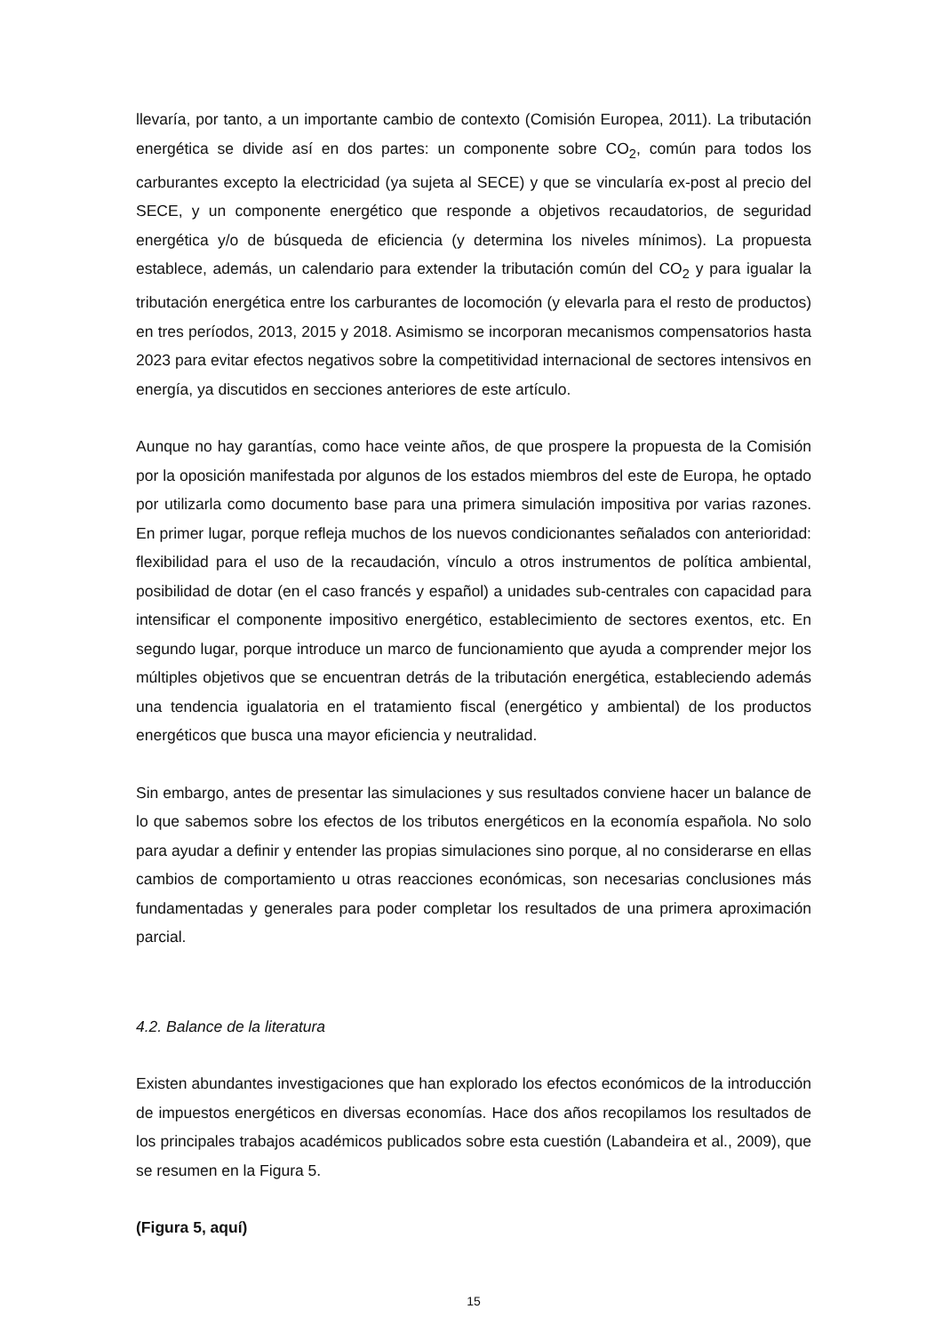llevaría, por tanto, a un importante cambio de contexto (Comisión Europea, 2011). La tributación energética se divide así en dos partes: un componente sobre CO<sub>2</sub>, común para todos los carburantes excepto la electricidad (ya sujeta al SECE) y que se vincularía ex-post al precio del SECE, y un componente energético que responde a objetivos recaudatorios, de seguridad energética y/o de búsqueda de eficiencia (y determina los niveles mínimos). La propuesta establece, además, un calendario para extender la tributación común del CO<sub>2</sub> y para igualar la tributación energética entre los carburantes de locomoción (y elevarla para el resto de productos) en tres períodos, 2013, 2015 y 2018. Asimismo se incorporan mecanismos compensatorios hasta 2023 para evitar efectos negativos sobre la competitividad internacional de sectores intensivos en energía, ya discutidos en secciones anteriores de este artículo.
Aunque no hay garantías, como hace veinte años, de que prospere la propuesta de la Comisión por la oposición manifestada por algunos de los estados miembros del este de Europa, he optado por utilizarla como documento base para una primera simulación impositiva por varias razones. En primer lugar, porque refleja muchos de los nuevos condicionantes señalados con anterioridad: flexibilidad para el uso de la recaudación, vínculo a otros instrumentos de política ambiental, posibilidad de dotar (en el caso francés y español) a unidades sub-centrales con capacidad para intensificar el componente impositivo energético, establecimiento de sectores exentos, etc. En segundo lugar, porque introduce un marco de funcionamiento que ayuda a comprender mejor los múltiples objetivos que se encuentran detrás de la tributación energética, estableciendo además una tendencia igualatoria en el tratamiento fiscal (energético y ambiental) de los productos energéticos que busca una mayor eficiencia y neutralidad.
Sin embargo, antes de presentar las simulaciones y sus resultados conviene hacer un balance de lo que sabemos sobre los efectos de los tributos energéticos en la economía española. No solo para ayudar a definir y entender las propias simulaciones sino porque, al no considerarse en ellas cambios de comportamiento u otras reacciones económicas, son necesarias conclusiones más fundamentadas y generales para poder completar los resultados de una primera aproximación parcial.
4.2. Balance de la literatura
Existen abundantes investigaciones que han explorado los efectos económicos de la introducción de impuestos energéticos en diversas economías. Hace dos años recopilamos los resultados de los principales trabajos académicos publicados sobre esta cuestión (Labandeira et al., 2009), que se resumen en la Figura 5.
(Figura 5, aquí)
15